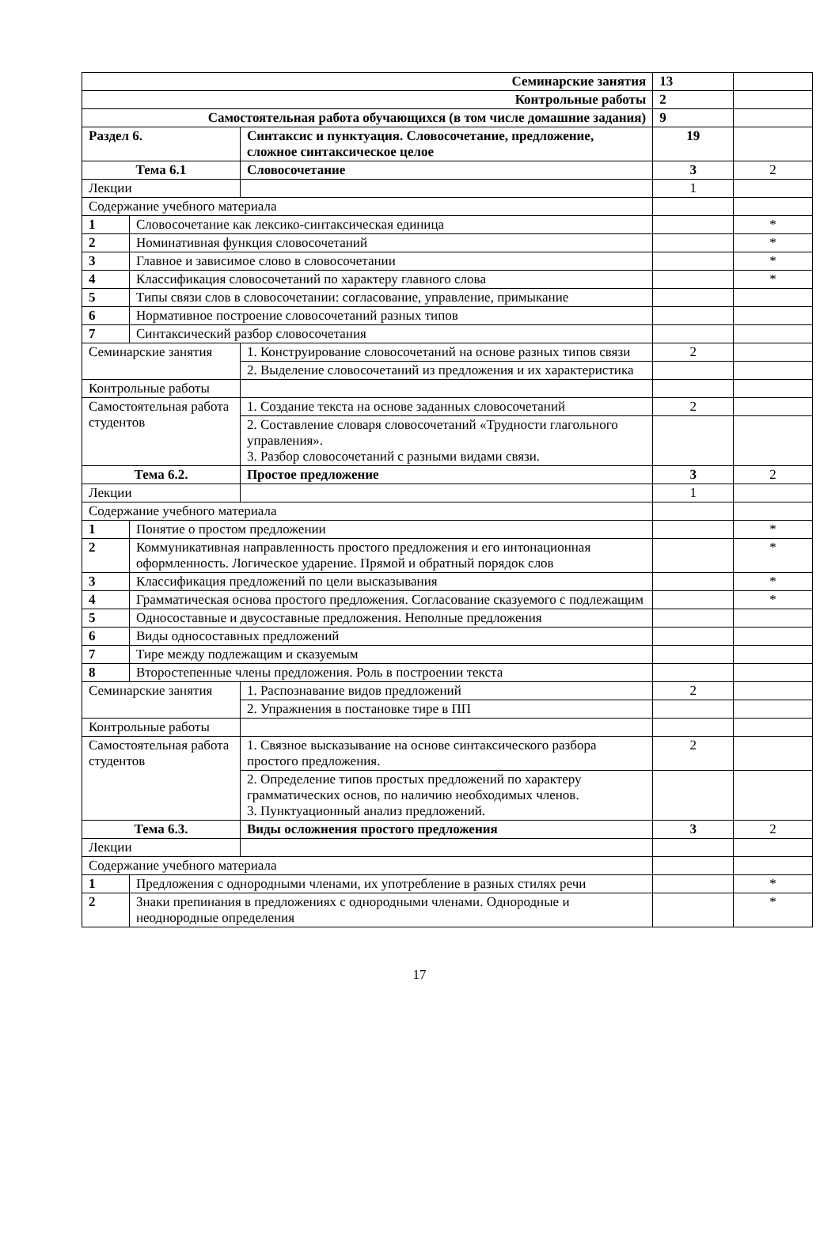| Семинарские занятия | | | 13 | |
| Контрольные работы | | | 2 | |
| Самостоятельная работа обучающихся (в том числе домашние задания) | | | 9 | |
| Раздел 6. | | Синтаксис и пунктуация. Словосочетание, предложение, сложное синтаксическое целое | 19 | |
| Тема 6.1 | | Словосочетание | 3 | 2 |
| Лекции | | | 1 | |
| Содержание учебного материала | | | | |
| 1 | Словосочетание как лексико-синтаксическая единица | | | * |
| 2 | Номинативная функция словосочетаний | | | * |
| 3 | Главное и зависимое слово в словосочетании | | | * |
| 4 | Классификация словосочетаний по характеру главного слова | | | * |
| 5 | Типы связи слов в словосочетании: согласование, управление, примыкание | | | |
| 6 | Нормативное построение словосочетаний разных типов | | | |
| 7 | Синтаксический разбор словосочетания | | | |
| Семинарские занятия | | 1. Конструирование словосочетаний на основе разных типов связи | 2 | |
| | | 2. Выделение словосочетаний из предложения и их характеристика | | |
| Контрольные работы | | | | |
| Самостоятельная работа студентов | | 1. Создание текста на основе заданных словосочетаний | 2 | |
| | | 2. Составление словаря словосочетаний «Трудности глагольного управления». 3. Разбор словосочетаний с разными видами связи. | | |
| Тема 6.2. | | Простое предложение | 3 | 2 |
| Лекции | | | 1 | |
| Содержание учебного материала | | | | |
| 1 | Понятие о простом предложении | | | * |
| 2 | Коммуникативная направленность простого предложения и его интонационная оформленность. Логическое ударение. Прямой и обратный порядок слов | | | * |
| 3 | Классификация предложений по цели высказывания | | | * |
| 4 | Грамматическая основа простого предложения. Согласование сказуемого с подлежащим | | | * |
| 5 | Односоставные и двусоставные предложения. Неполные предложения | | | |
| 6 | Виды односоставных предложений | | | |
| 7 | Тире между подлежащим и сказуемым | | | |
| 8 | Второстепенные члены предложения. Роль в построении текста | | | |
| Семинарские занятия | | 1. Распознавание видов предложений | 2 | |
| | | 2. Упражнения в постановке тире в ПП | | |
| Контрольные работы | | | | |
| Самостоятельная работа студентов | | 1. Связное высказывание на основе синтаксического разбора простого предложения. | 2 | |
| | | 2. Определение типов простых предложений по характеру грамматических основ, по наличию необходимых членов. 3. Пунктуационный анализ предложений. | | |
| Тема 6.3. | | Виды осложнения простого предложения | 3 | 2 |
| Лекции | | | | |
| Содержание учебного материала | | | | |
| 1 | Предложения с однородными членами, их употребление в разных стилях речи | | | * |
| 2 | Знаки препинания в предложениях с однородными членами. Однородные и неоднородные определения | | | * |
17